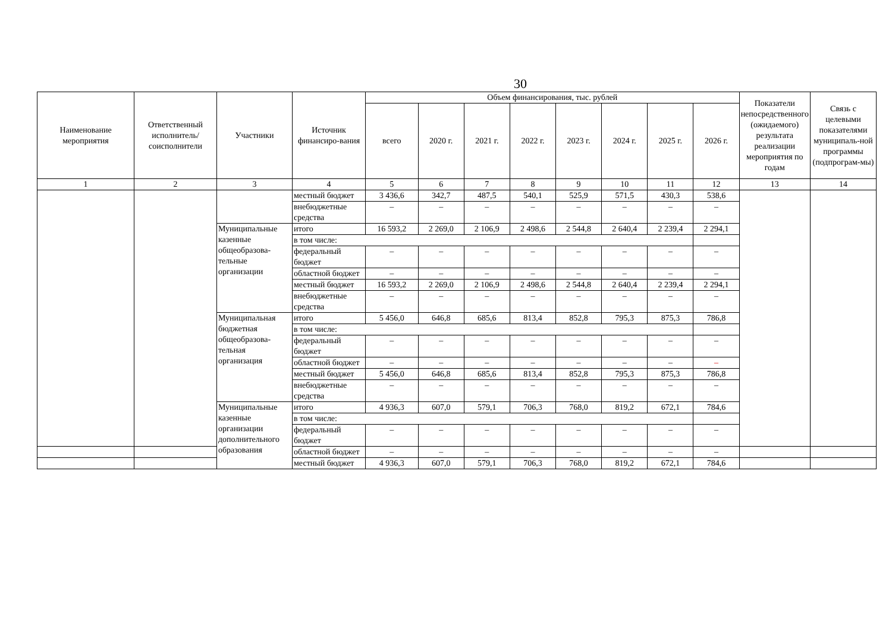30
| Наименование мероприятия | Ответственный исполнитель/ соисполнители | Участники | Источник финансиро-вания | Объем финансирования, тыс. рублей | | | | | | | | Показатели непосредственного (ожидаемого) результата реализации мероприятия по годам | Связь с целевыми показателями муниципаль-ной программы (подпрограм-мы) |
| --- | --- | --- | --- | --- | --- | --- | --- | --- | --- | --- | --- | --- | --- |
| | | | | всего | 2020 г. | 2021 г. | 2022 г. | 2023 г. | 2024 г. | 2025 г. | 2026 г. | | |
| 1 | 2 | 3 | 4 | 5 | 6 | 7 | 8 | 9 | 10 | 11 | 12 | 13 | 14 |
| | | | местный бюджет | 3 436,6 | 342,7 | 487,5 | 540,1 | 525,9 | 571,5 | 430,3 | 538,6 | | |
| | | | внебюджетные средства | – | – | – | – | – | – | – | – | | |
| | | Муниципальные казенные общеобразова-тельные организации | итого | 16 593,2 | 2 269,0 | 2 106,9 | 2 498,6 | 2 544,8 | 2 640,4 | 2 239,4 | 2 294,1 | | |
| | | | в том числе: | | | | | | | | | | |
| | | | федеральный бюджет | – | – | – | – | – | – | – | – | | |
| | | | областной бюджет | – | – | – | – | – | – | – | – | | |
| | | | местный бюджет | 16 593,2 | 2 269,0 | 2 106,9 | 2 498,6 | 2 544,8 | 2 640,4 | 2 239,4 | 2 294,1 | | |
| | | | внебюджетные средства | – | – | – | – | – | – | – | – | | |
| | | Муниципальная бюджетная общеобразова-тельная организация | итого | 5 456,0 | 646,8 | 685,6 | 813,4 | 852,8 | 795,3 | 875,3 | 786,8 | | |
| | | | в том числе: | | | | | | | | | | |
| | | | федеральный бюджет | – | – | – | – | – | – | – | – | | |
| | | | областной бюджет | – | – | – | – | – | – | – | – | | |
| | | | местный бюджет | 5 456,0 | 646,8 | 685,6 | 813,4 | 852,8 | 795,3 | 875,3 | 786,8 | | |
| | | | внебюджетные средства | – | – | – | – | – | – | – | – | | |
| | | Муниципальные казенные организации дополнительного образования | итого | 4 936,3 | 607,0 | 579,1 | 706,3 | 768,0 | 819,2 | 672,1 | 784,6 | | |
| | | | в том числе: | | | | | | | | | | |
| | | | федеральный бюджет | – | – | – | – | – | – | – | – | | |
| | | | областной бюджет | – | – | – | – | – | – | – | – | | |
| | | | местный бюджет | 4 936,3 | 607,0 | 579,1 | 706,3 | 768,0 | 819,2 | 672,1 | 784,6 | | |